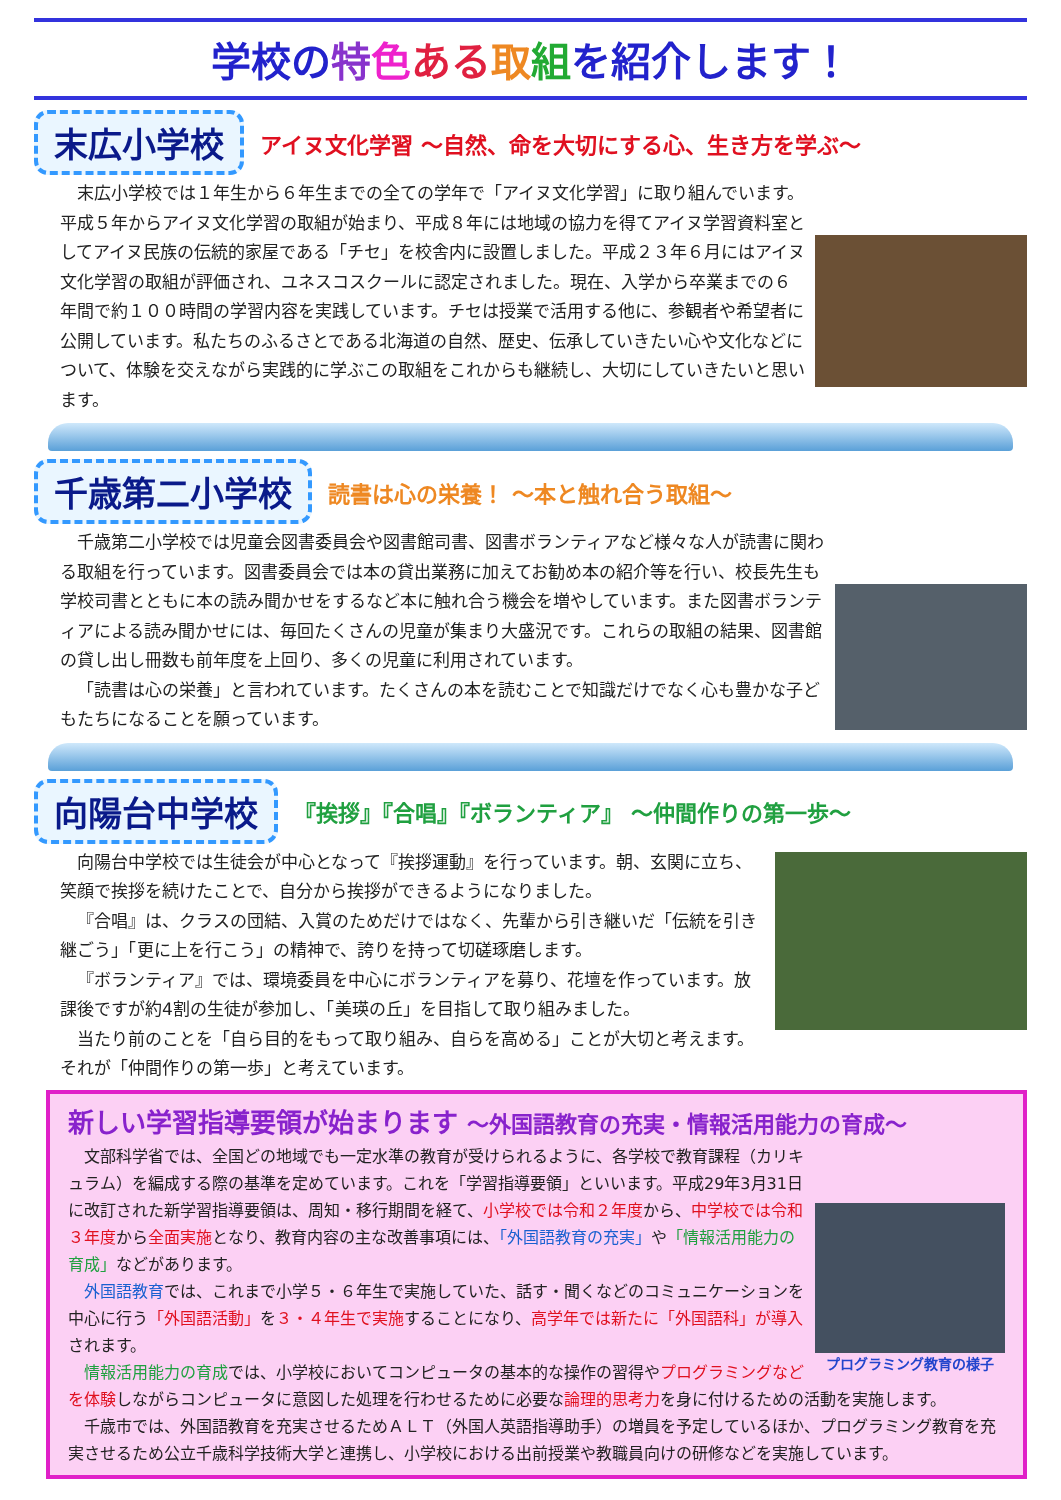学校の特色ある 取組を紹介します！
末広小学校
アイヌ文化学習 ～自然、命を大切にする心、生き方を学ぶ～
末広小学校では１年生から６年生までの全ての学年で「アイヌ文化学習」に取り組んでいます。平成５年からアイヌ文化学習の取組が始まり、平成８年には地域の協力を得てアイヌ学習資料室としてアイヌ民族の伝統的家屋である「チセ」を校舎内に設置しました。平成２３年６月にはアイヌ文化学習の取組が評価され、ユネスコスクールに認定されました。現在、入学から卒業までの６年間で約１００時間の学習内容を実践しています。チセは授業で活用する他に、参観者や希望者に公開しています。私たちのふるさとである北海道の自然、歴史、伝承していきたい心や文化などについて、体験を交えながら実践的に学ぶこの取組をこれからも継続し、大切にしていきたいと思います。
千歳第二小学校
読書は心の栄養！ ～本と触れ合う取組～
千歳第二小学校では児童会図書委員会や図書館司書、図書ボランティアなど様々な人が読書に関わる取組を行っています。図書委員会では本の貸出業務に加えてお勧め本の紹介等を行い、校長先生も学校司書とともに本の読み聞かせをするなど本に触れ合う機会を増やしています。また図書ボランティアによる読み聞かせには、毎回たくさんの児童が集まり大盛況です。これらの取組の結果、図書館の貸し出し冊数も前年度を上回り、多くの児童に利用されています。
「読書は心の栄養」と言われています。たくさんの本を読むことで知識だけでなく心も豊かな子どもたちになることを願っています。
向陽台中学校
『挨拶』『合唱』『ボランティア』 ～仲間作りの第一歩～
向陽台中学校では生徒会が中心となって『挨拶運動』を行っています。朝、玄関に立ち、笑顔で挨拶を続けたことで、自分から挨拶ができるようになりました。
『合唱』は、クラスの団結、入賞のためだけではなく、先輩から引き継いだ「伝統を引き継ごう」「更に上を行こう」の精神で、誇りを持って切磋琢磨します。
『ボランティア』では、環境委員を中心にボランティアを募り、花壇を作っています。放課後ですが約4割の生徒が参加し、「美瑛の丘」を目指して取り組みました。
当たり前のことを「自ら目的をもって取り組み、自らを高める」ことが大切と考えます。それが「仲間作りの第一歩」と考えています。
新しい学習指導要領が始まります ～外国語教育の充実・情報活用能力の育成～
プログラミング教育の様子
文部科学省では、全国どの地域でも一定水準の教育が受けられるように、各学校で教育課程（カリキュラム）を編成する際の基準を定めています。これを「学習指導要領」といいます。平成29年3月31日に改訂された新学習指導要領は、周知・移行期間を経て、小学校では令和２年度から、中学校では令和３年度から全面実施となり、教育内容の主な改善事項には、「外国語教育の充実」や「情報活用能力の育成」などがあります。
外国語教育では、これまで小学５・６年生で実施していた、話す・聞くなどのコミュニケーションを中心に行う「外国語活動」を３・４年生で実施することになり、高学年では新たに「外国語科」が導入されます。
情報活用能力の育成では、小学校においてコンピュータの基本的な操作の習得やプログラミングなどを体験しながらコンピュータに意図した処理を行わせるために必要な論理的思考力を身に付けるための活動を実施します。
千歳市では、外国語教育を充実させるためＡＬＴ（外国人英語指導助手）の増員を予定しているほか、プログラミング教育を充実させるため公立千歳科学技術大学と連携し、小学校における出前授業や教職員向けの研修などを実施しています。